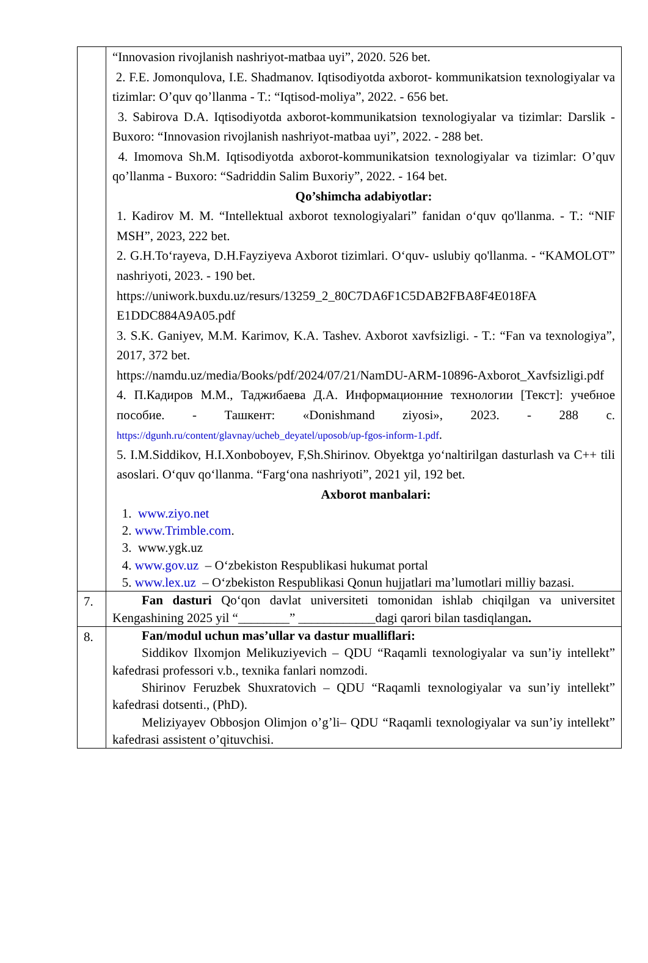| | “Innovasion rivojlanish nashriyot-matbaa uyi”, 2020. 526 bet. 2. F.E. Jomonqulova, I.E. Shadmanov. Iqtisodiyotda axborot- kommunikatsion texnologiyalar va tizimlar: O’quv qo’llanma - T.: “Iqtisod-moliya”, 2022. - 656 bet. 3. Sabirova D.A. Iqtisodiyotda axborot-kommunikatsion texnologiyalar va tizimlar: Darslik - Buxoro: “Innovasion rivojlanish nashriyot-matbaa uyi”, 2022. - 288 bet. 4. Imomova Sh.M. Iqtisodiyotda axborot-kommunikatsion texnologiyalar va tizimlar: O’quv qo’llanma - Buxoro: “Sadriddin Salim Buxoriy”, 2022. - 164 bet. Qo’shimcha adabiyotlar: 1. Kadirov M. M. “Intellektual axborot texnologiyalari” fanidan o‘quv qo'llanma. - T.: “NIF MSH”, 2023, 222 bet. 2. G.H.To‘rayeva, D.H.Fayziyeva Axborot tizimlari. O‘quv- uslubiy qo'llanma. - “KAMOLOT” nashriyoti, 2023. - 190 bet. https://uniwork.buxdu.uz/resurs/13259_2_80C7DA6F1C5DAB2FBA8F4E018FA E1DDC884A9A05.pdf 3. S.K. Ganiyev, M.M. Karimov, K.A. Tashev. Axborot xavfsizligi. - T.: “Fan va texnologiya”, 2017, 372 bet. https://namdu.uz/media/Books/pdf/2024/07/21/NamDU-ARM-10896-Axborot_Xavfsizligi.pdf 4. П.Кадиров М.М., Таджибаева Д.А. Информационние технологии [Текст]: учебное пособие. - Ташкент: «Donishmand ziyosi», 2023. - 288 с. https://dgunh.ru/content/glavnay/ucheb_deyatel/uposob/up-fgos-inform-1.pdf . 5. I.M.Siddikov, H.I.Xonboboyev, F,Sh.Shirinov. Obyektga yo‘naltirilgan dasturlash va C++ tili asoslari. O‘quv qo‘llanma. “Farg‘ona nashriyoti”, 2021 yil, 192 bet. Axborot manbalari: 1. www.ziyo.net 2. www.Trimble.com . 3. www.ygk.uz 4. www.gov.uz – O‘zbekiston Respublikasi hukumat portal 5. www.lex.uz – O‘zbekiston Respublikasi Qonun hujjatlari ma’lumotlari milliy bazasi. |
| 7. | Fan dasturi Qo‘qon davlat universiteti tomonidan ishlab chiqilgan va universitet Kengashining 2025 yil “________” ____________dagi qarori bilan tasdiqlangan . |
| 8. | Fan/modul uchun mas’ullar va dastur mualliflari: Siddikov Ilxomjon Melikuziyevich – QDU “Raqamli texnologiyalar va sun’iy intellekt” kafedrasi professori v.b., texnika fanlari nomzodi. Shirinov Feruzbek Shuxratovich – QDU “Raqamli texnologiyalar va sun’iy intellekt” kafedrasi dotsenti., (PhD). Meliziyayev Obbosjon Olimjon o’g’li– QDU “Raqamli texnologiyalar va sun’iy intellekt” kafedrasi assistent o’qituvchisi. |